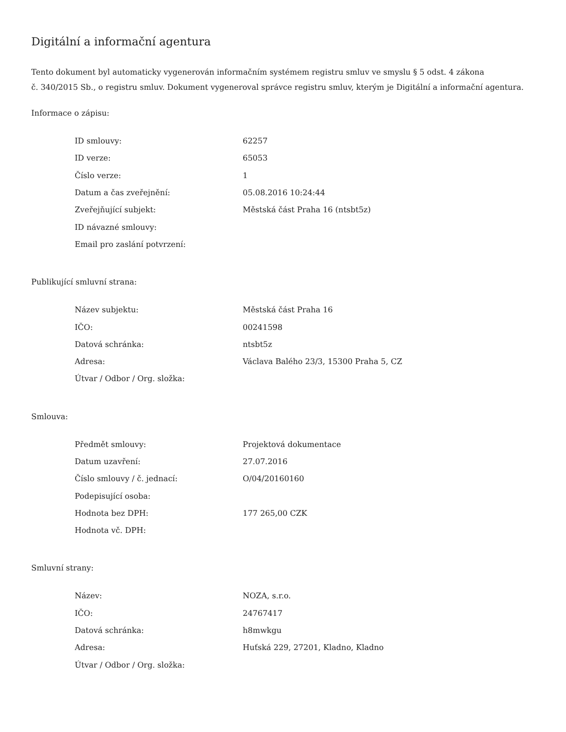Digitální a informační agentura
Tento dokument byl automaticky vygenerován informačním systémem registru smluv ve smyslu § 5 odst. 4 zákona
č. 340/2015 Sb., o registru smluv. Dokument vygeneroval správce registru smluv, kterým je Digitální a informační agentura.
Informace o zápisu:
| ID smlouvy: | 62257 |
| ID verze: | 65053 |
| Číslo verze: | 1 |
| Datum a čas zveřejnění: | 05.08.2016 10:24:44 |
| Zveřejňující subjekt: | Městská část Praha 16 (ntsbt5z) |
| ID návazné smlouvy: | |
| Email pro zaslání potvrzení: | |
Publikující smluvní strana:
| Název subjektu: | Městská část Praha 16 |
| IČO: | 00241598 |
| Datová schránka: | ntsbt5z |
| Adresa: | Václava Balého 23/3, 15300 Praha 5, CZ |
| Útvar / Odbor / Org. složka: | |
Smlouva:
| Předmět smlouvy: | Projektová dokumentace |
| Datum uzavření: | 27.07.2016 |
| Číslo smlouvy / č. jednací: | O/04/20160160 |
| Podepisující osoba: | |
| Hodnota bez DPH: | 177 265,00 CZK |
| Hodnota vč. DPH: | |
Smluvní strany:
| Název: | NOZA, s.r.o. |
| IČO: | 24767417 |
| Datová schránka: | h8mwkgu |
| Adresa: | Huťská 229, 27201, Kladno, Kladno |
| Útvar / Odbor / Org. složka: | |